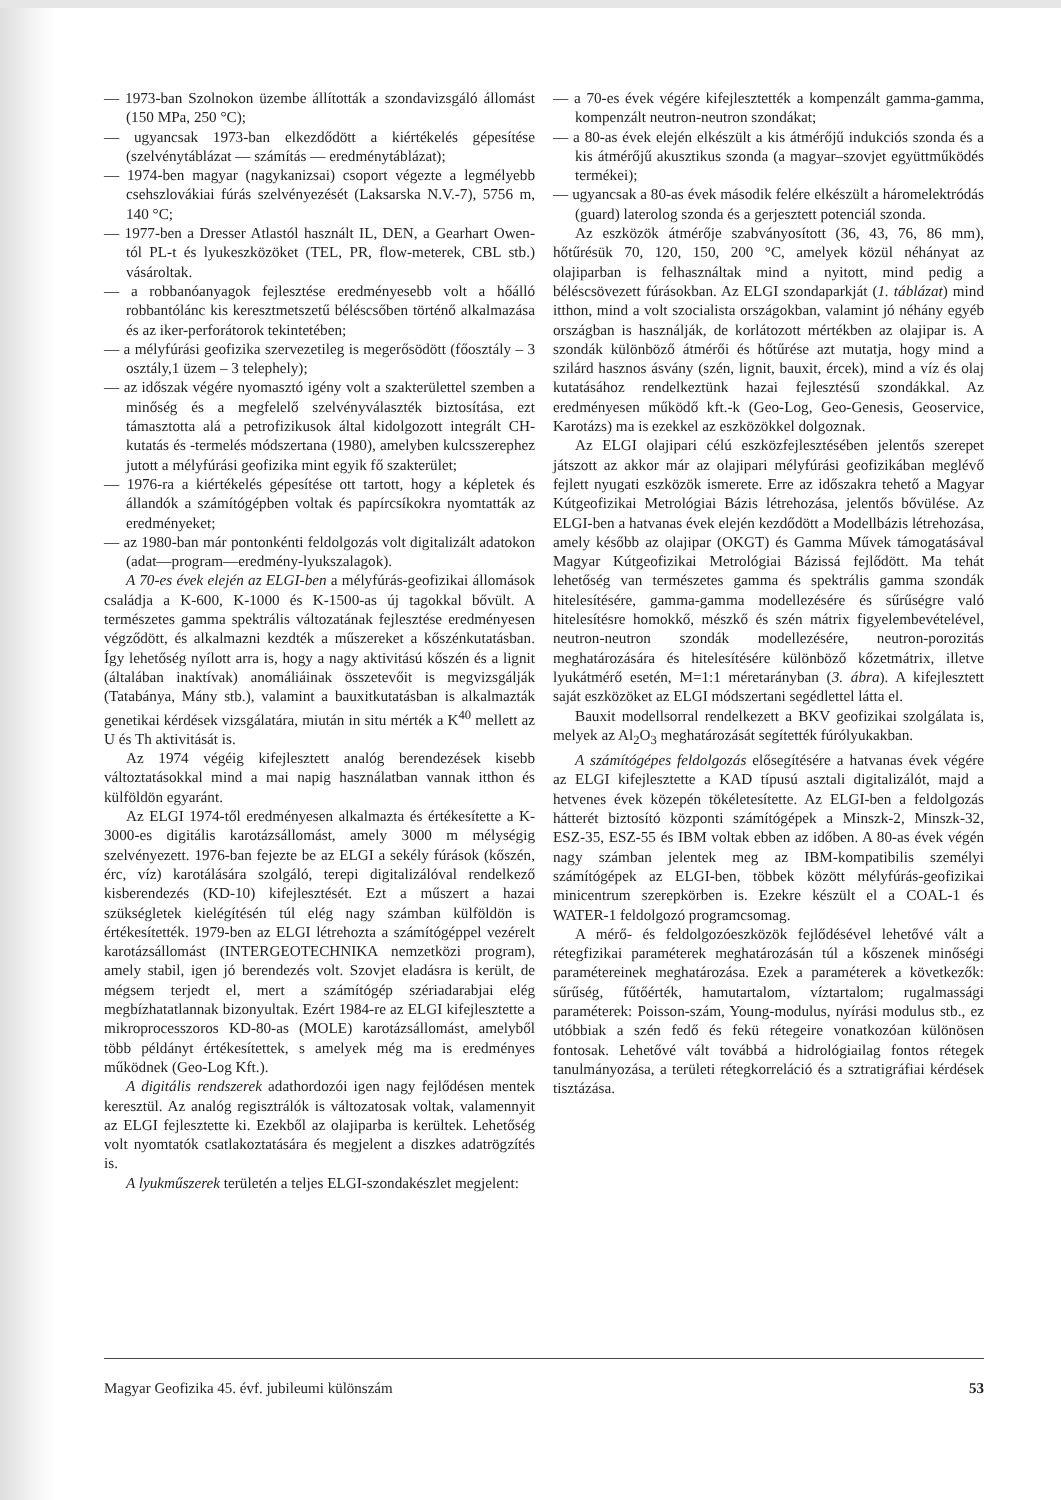— 1973-ban Szolnokon üzembe állították a szondavizsgáló állomást (150 MPa, 250 °C);
— ugyancsak 1973-ban elkezdődött a kiértékelés gépesítése (szelvénytáblázat — számítás — eredménytáblázat);
— 1974-ben magyar (nagykanizsai) csoport végezte a legmélyebb csehszlovákiai fúrás szelvényezését (Laksarska N.V.-7), 5756 m, 140 °C;
— 1977-ben a Dresser Atlastól használt IL, DEN, a Gearhart Owen-tól PL-t és lyukeszközöket (TEL, PR, flow-meterek, CBL stb.) vásároltak.
— a robbanóanyagok fejlesztése eredményesebb volt a hőálló robbantólánc kis keresztmetszetű béléscsőben történő alkalmazása és az iker-perforátorok tekintetében;
— a mélyfúrási geofizika szervezetileg is megerősödött (főosztály – 3 osztály,1 üzem – 3 telephely);
— az időszak végére nyomasztó igény volt a szakterülettel szemben a minőség és a megfelelő szelvényválaszték biztosítása, ezt támasztotta alá a petrofizikusok által kidolgozott integrált CH-kutatás és -termelés módszertana (1980), amelyben kulcsszerephez jutott a mélyfúrási geofizika mint egyik fő szakterület;
— 1976-ra a kiértékelés gépesítése ott tartott, hogy a képletek és állandók a számítógépben voltak és papírcsíkokra nyomtatták az eredményeket;
— az 1980-ban már pontonkénti feldolgozás volt digitalizált adatokon (adat—program—eredmény-lyukszalagok).
A 70-es évek elején az ELGI-ben a mélyfúrás-geofizikai állomások családja a K-600, K-1000 és K-1500-as új tagokkal bővült. A természetes gamma spektrális változatának fejlesztése eredményesen végződött, és alkalmazni kezdték a műszereket a kőszénkutatásban. Így lehetőség nyílott arra is, hogy a nagy aktivitású kőszén és a lignit (általában inaktívak) anomáliáinak összetevőit is megvizsgálják (Tatabánya, Mány stb.), valamint a bauxitkutatásban is alkalmazták genetikai kérdések vizsgálatára, miután in situ mérték a K<sup>40</sup> mellett az U és Th aktivitását is.
Az 1974 végéig kifejlesztett analóg berendezések kisebb változtatásokkal mind a mai napig használatban vannak itthon és külföldön egyaránt.
Az ELGI 1974-től eredményesen alkalmazta és értékesítette a K-3000-es digitális karotázsállomást, amely 3000 m mélységig szelvényezett. 1976-ban fejezte be az ELGI a sekély fúrások (kőszén, érc, víz) karotálására szolgáló, terepi digitalizálóval rendelkező kisberendezés (KD-10) kifejlesztését. Ezt a műszert a hazai szükségletek kielégítésén túl elég nagy számban külföldön is értékesítették. 1979-ben az ELGI létrehozta a számítógéppel vezérelt karotázsállomást (INTERGEOTECHNIKA nemzetközi program), amely stabil, igen jó berendezés volt. Szovjet eladásra is került, de mégsem terjedt el, mert a számítógép szériadarabjai elég megbízhatatlannak bizonyultak. Ezért 1984-re az ELGI kifejlesztette a mikroprocesszoros KD-80-as (MOLE) karotázsállomást, amelyből több példányt értékesítettek, s amelyek még ma is eredményes működnek (Geo-Log Kft.).
A digitális rendszerek adathordozói igen nagy fejlődésen mentek keresztül. Az analóg regisztrálók is változatosak voltak, valamennyit az ELGI fejlesztette ki. Ezekből az olajiparba is kerültek. Lehetőség volt nyomtatók csatlakoztatására és megjelent a diszkes adatrögzítés is.
A lyukműszerek területén a teljes ELGI-szondakészlet megjelent:
— a 70-es évek végére kifejlesztették a kompenzált gamma-gamma, kompenzált neutron-neutron szondákat;
— a 80-as évek elején elkészült a kis átmérőjű indukciós szonda és a kis átmérőjű akusztikus szonda (a magyar–szovjet együttműködés termékei);
— ugyancsak a 80-as évek második felére elkészült a háromelektródás (guard) laterolog szonda és a gerjesztett potenciál szonda.
Az eszközök átmérője szabványosított (36, 43, 76, 86 mm), hőtűrésük 70, 120, 150, 200 °C, amelyek közül néhányat az olajiparban is felhasználtak mind a nyitott, mind pedig a béléscsövezett fúrásokban. Az ELGI szondaparkját (1. táblázat) mind itthon, mind a volt szocialista országokban, valamint jó néhány egyéb országban is használják, de korlátozott mértékben az olajipar is. A szondák különböző átmérői és hőtűrése azt mutatja, hogy mind a szilárd hasznos ásvány (szén, lignit, bauxit, ércek), mind a víz és olaj kutatásához rendelkeztünk hazai fejlesztésű szondákkal. Az eredményesen működő kft.-k (Geo-Log, Geo-Genesis, Geoservice, Karotázs) ma is ezekkel az eszközökkel dolgoznak.
Az ELGI olajipari célú eszközfejlesztésében jelentős szerepet játszott az akkor már az olajipari mélyfúrási geofizikában meglévő fejlett nyugati eszközök ismerete. Erre az időszakra tehető a Magyar Kútgeofizikai Metrológiai Bázis létrehozása, jelentős bővülése. Az ELGI-ben a hatvanas évek elején kezdődött a Modellbázis létrehozása, amely később az olajipar (OKGT) és Gamma Művek támogatásával Magyar Kútgeofizikai Metrológiai Bázissá fejlődött. Ma tehát lehetőség van természetes gamma és spektrális gamma szondák hitelesítésére, gamma-gamma modellezésére és sűrűségre való hitelesítésre homokkő, mészkő és szén mátrix figyelembevételével, neutron-neutron szondák modellezésére, neutron-porozitás meghatározására és hitelesítésére különböző kőzetmátrix, illetve lyukátmérő esetén, M=1:1 méretarányban (3. ábra). A kifejlesztett saját eszközöket az ELGI módszertani segédlettel látta el.
Bauxit modellsorral rendelkezett a BKV geofizikai szolgálata is, melyek az Al<sub>2</sub>O<sub>3</sub> meghatározását segítették fúrólyukakban.
A számítógépes feldolgozás elősegítésére a hatvanas évek végére az ELGI kifejlesztette a KAD típusú asztali digitalizálót, majd a hetvenes évek közepén tökéletesítette. Az ELGI-ben a feldolgozás hátterét biztosító központi számítógépek a Minszk-2, Minszk-32, ESZ-35, ESZ-55 és IBM voltak ebben az időben. A 80-as évek végén nagy számban jelentek meg az IBM-kompatibilis személyi számítógépek az ELGI-ben, többek között mélyfúrás-geofizikai minicentrum szerepkörben is. Ezekre készült el a COAL-1 és WATER-1 feldolgozó programcsomag.
A mérő- és feldolgozóeszközök fejlődésével lehetővé vált a rétegfizikai paraméterek meghatározásán túl a kőszenek minőségi paramétereinek meghatározása. Ezek a paraméterek a következők: sűrűség, fűtőérték, hamutartalom, víztartalom; rugalmassági paraméterek: Poisson-szám, Young-modulus, nyírási modulus stb., ez utóbbiak a szén fedő és fekü rétegeire vonatkozóan különösen fontosak. Lehetővé vált továbbá a hidrológiailag fontos rétegek tanulmányozása, a területi rétegkorreláció és a sztratigráfiai kérdések tisztázása.
Magyar Geofizika 45. évf. jubileumi különszám 53